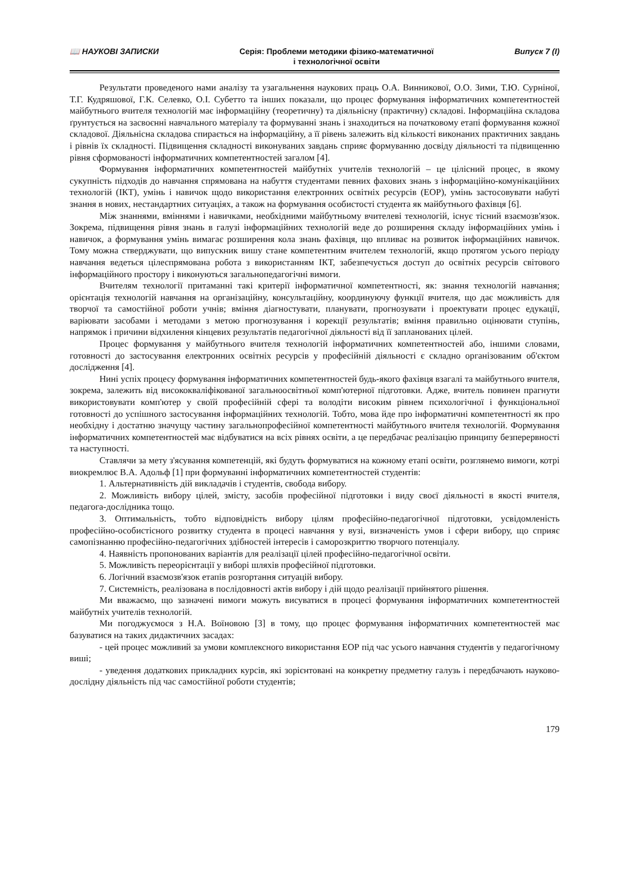📖 НАУКОВІ ЗАПИСКИ Серія: Проблеми методики фізико-математичної
і технологічної освіти
Випуск 7 (І)
Результати проведеного нами аналізу та узагальнення наукових праць О.А. Винникової, О.О. Зими, Т.Ю. Сурніної, Т.Г. Кудряшової, Г.К. Селевко, О.І. Субетто та інших показали, що процес формування інформатичних компетентностей майбутнього вчителя технологій має інформаційну (теоретичну) та діяльнісну (практичну) складові. Інформаційна складова ґрунтується на засвоєнні навчального матеріалу та формуванні знань і знаходиться на початковому етапі формування кожної складової. Діяльнісна складова спирається на інформаційну, а її рівень залежить від кількості виконаних практичних завдань і рівнів їх складності. Підвищення складності виконуваних завдань сприяє формуванню досвіду діяльності та підвищенню рівня сформованості інформатичних компетентностей загалом [4].
Формування інформатичних компетентностей майбутніх учителів технологій – це цілісний процес, в якому сукупність підходів до навчання спрямована на набуття студентами певних фахових знань з інформаційно-комунікаційних технологій (ІКТ), умінь і навичок щодо використання електронних освітніх ресурсів (ЕОР), умінь застосовувати набуті знання в нових, нестандартних ситуаціях, а також на формування особистості студента як майбутнього фахівця [6].
Між знаннями, вміннями і навичками, необхідними майбутньому вчителеві технологій, існує тісний взаємозв'язок. Зокрема, підвищення рівня знань в галузі інформаційних технологій веде до розширення складу інформаційних умінь і навичок, а формування умінь вимагає розширення кола знань фахівця, що впливає на розвиток інформаційних навичок. Тому можна стверджувати, що випускник вишу стане компетентним вчителем технологій, якщо протягом усього періоду навчання ведеться цілеспрямована робота з використанням ІКТ, забезпечується доступ до освітніх ресурсів світового інформаційного простору і виконуються загальнопедагогічні вимоги.
Вчителям технології притаманні такі критерії інформатичної компетентності, як: знання технологій навчання; орієнтація технологій навчання на організаційну, консультаційну, координуючу функції вчителя, що дає можливість для творчої та самостійної роботи учнів; вміння діагностувати, планувати, прогнозувати і проектувати процес едукації, варіювати засобами і методами з метою прогнозування і корекції результатів; вміння правильно оцінювати ступінь, напрямок і причини відхилення кінцевих результатів педагогічної діяльності від її запланованих цілей.
Процес формування у майбутнього вчителя технологій інформатичних компетентностей або, іншими словами, готовності до застосування електронних освітніх ресурсів у професійній діяльності є складно організованим об'єктом дослідження [4].
Нині успіх процесу формування інформатичних компетентностей будь-якого фахівця взагалі та майбутнього вчителя, зокрема, залежить від висококваліфікованої загальноосвітньої комп'ютерної підготовки. Адже, вчитель повинен прагнути використовувати комп'ютер у своїй професійній сфері та володіти високим рівнем психологічної і функціональної готовності до успішного застосування інформаційних технологій. Тобто, мова йде про інформатичні компетентності як про необхідну і достатню значущу частину загальнопрофесійної компетентності майбутнього вчителя технологій. Формування інформатичних компетентностей має відбуватися на всіх рівнях освіти, а це передбачає реалізацію принципу безперервності та наступності.
Ставлячи за мету з'ясування компетенцій, які будуть формуватися на кожному етапі освіти, розглянемо вимоги, котрі виокремлює В.А. Адольф [1] при формуванні інформатичних компетентностей студентів:
1. Альтернативність дій викладачів і студентів, свобода вибору.
2. Можливість вибору цілей, змісту, засобів професійної підготовки і виду своєї діяльності в якості вчителя, педагога-дослідника тощо.
3. Оптимальність, тобто відповідність вибору цілям професійно-педагогічної підготовки, усвідомленість професійно-особистісного розвитку студента в процесі навчання у вузі, визначеність умов і сфери вибору, що сприяє самопізнанню професійно-педагогічних здібностей інтересів і саморозкриттю творчого потенціалу.
4. Наявність пропонованих варіантів для реалізації цілей професійно-педагогічної освіти.
5. Можливість переорієнтації у виборі шляхів професійної підготовки.
6. Логічний взаємозв'язок етапів розгортання ситуацій вибору.
7. Системність, реалізована в послідовності актів вибору і дій щодо реалізації прийнятого рішення.
Ми вважаємо, що зазначені вимоги можуть висуватися в процесі формування інформатичних компетентностей майбутніх учителів технологій.
Ми погоджуємося з Н.А. Воїновою [3] в тому, що процес формування інформатичних компетентностей має базуватися на таких дидактичних засадах:
- цей процес можливий за умови комплексного використання ЕОР під час усього навчання студентів у педагогічному виші;
- уведення додаткових прикладних курсів, які зорієнтовані на конкретну предметну галузь і передбачають науково-дослідну діяльність під час самостійної роботи студентів;
179